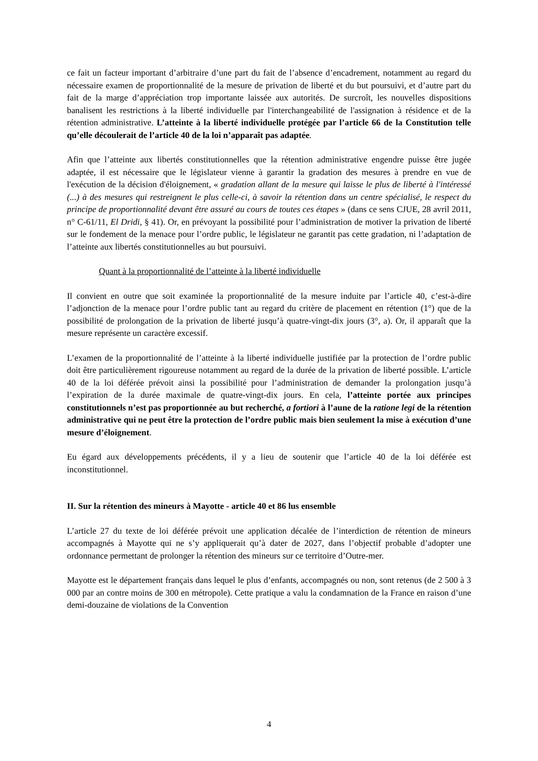ce fait un facteur important d’arbitraire d’une part du fait de l’absence d’encadrement, notamment au regard du nécessaire examen de proportionnalité de la mesure de privation de liberté et du but poursuivi, et d’autre part du fait de la marge d’appréciation trop importante laissée aux autorités. De surcroît, les nouvelles dispositions banalisent les restrictions à la liberté individuelle par l'interchangeabilité de l'assignation à résidence et de la rétention administrative. L’atteinte à la liberté individuelle protégée par l’article 66 de la Constitution telle qu’elle découlerait de l’article 40 de la loi n’apparaît pas adaptée.
Afin que l’atteinte aux libertés constitutionnelles que la rétention administrative engendre puisse être jugée adaptée, il est nécessaire que le législateur vienne à garantir la gradation des mesures à prendre en vue de l'exécution de la décision d'éloignement, « gradation allant de la mesure qui laisse le plus de liberté à l'intéressé (...) à des mesures qui restreignent le plus celle-ci, à savoir la rétention dans un centre spécialisé, le respect du principe de proportionnalité devant être assuré au cours de toutes ces étapes » (dans ce sens CJUE, 28 avril 2011, n° C-61/11, El Dridi, § 41). Or, en prévoyant la possibilité pour l’administration de motiver la privation de liberté sur le fondement de la menace pour l’ordre public, le législateur ne garantit pas cette gradation, ni l’adaptation de l’atteinte aux libertés constitutionnelles au but poursuivi.
Quant à la proportionnalité de l’atteinte à la liberté individuelle
Il convient en outre que soit examinée la proportionnalité de la mesure induite par l’article 40, c’est-à-dire l’adjonction de la menace pour l’ordre public tant au regard du critère de placement en rétention (1°) que de la possibilité de prolongation de la privation de liberté jusqu’à quatre-vingt-dix jours (3°, a). Or, il apparaît que la mesure représente un caractère excessif.
L’examen de la proportionnalité de l’atteinte à la liberté individuelle justifiée par la protection de l’ordre public doit être particulièrement rigoureuse notamment au regard de la durée de la privation de liberté possible. L’article 40 de la loi déférée prévoit ainsi la possibilité pour l’administration de demander la prolongation jusqu’à l’expiration de la durée maximale de quatre-vingt-dix jours. En cela, l’atteinte portée aux principes constitutionnels n’est pas proportionnée au but recherché, a fortiori à l’aune de la ratione legi de la rétention administrative qui ne peut être la protection de l’ordre public mais bien seulement la mise à exécution d’une mesure d’éloignement.
Eu égard aux développements précédents, il y a lieu de soutenir que l’article 40 de la loi déférée est inconstitutionnel.
II. Sur la rétention des mineurs à Mayotte - article 40 et 86 lus ensemble
L’article 27 du texte de loi déférée prévoit une application décalée de l’interdiction de rétention de mineurs accompagnés à Mayotte qui ne s’y appliquerait qu’à dater de 2027, dans l’objectif probable d’adopter une ordonnance permettant de prolonger la rétention des mineurs sur ce territoire d’Outre-mer.
Mayotte est le département français dans lequel le plus d’enfants, accompagnés ou non, sont retenus (de 2 500 à 3 000 par an contre moins de 300 en métropole). Cette pratique a valu la condamnation de la France en raison d’une demi-douzaine de violations de la Convention
4